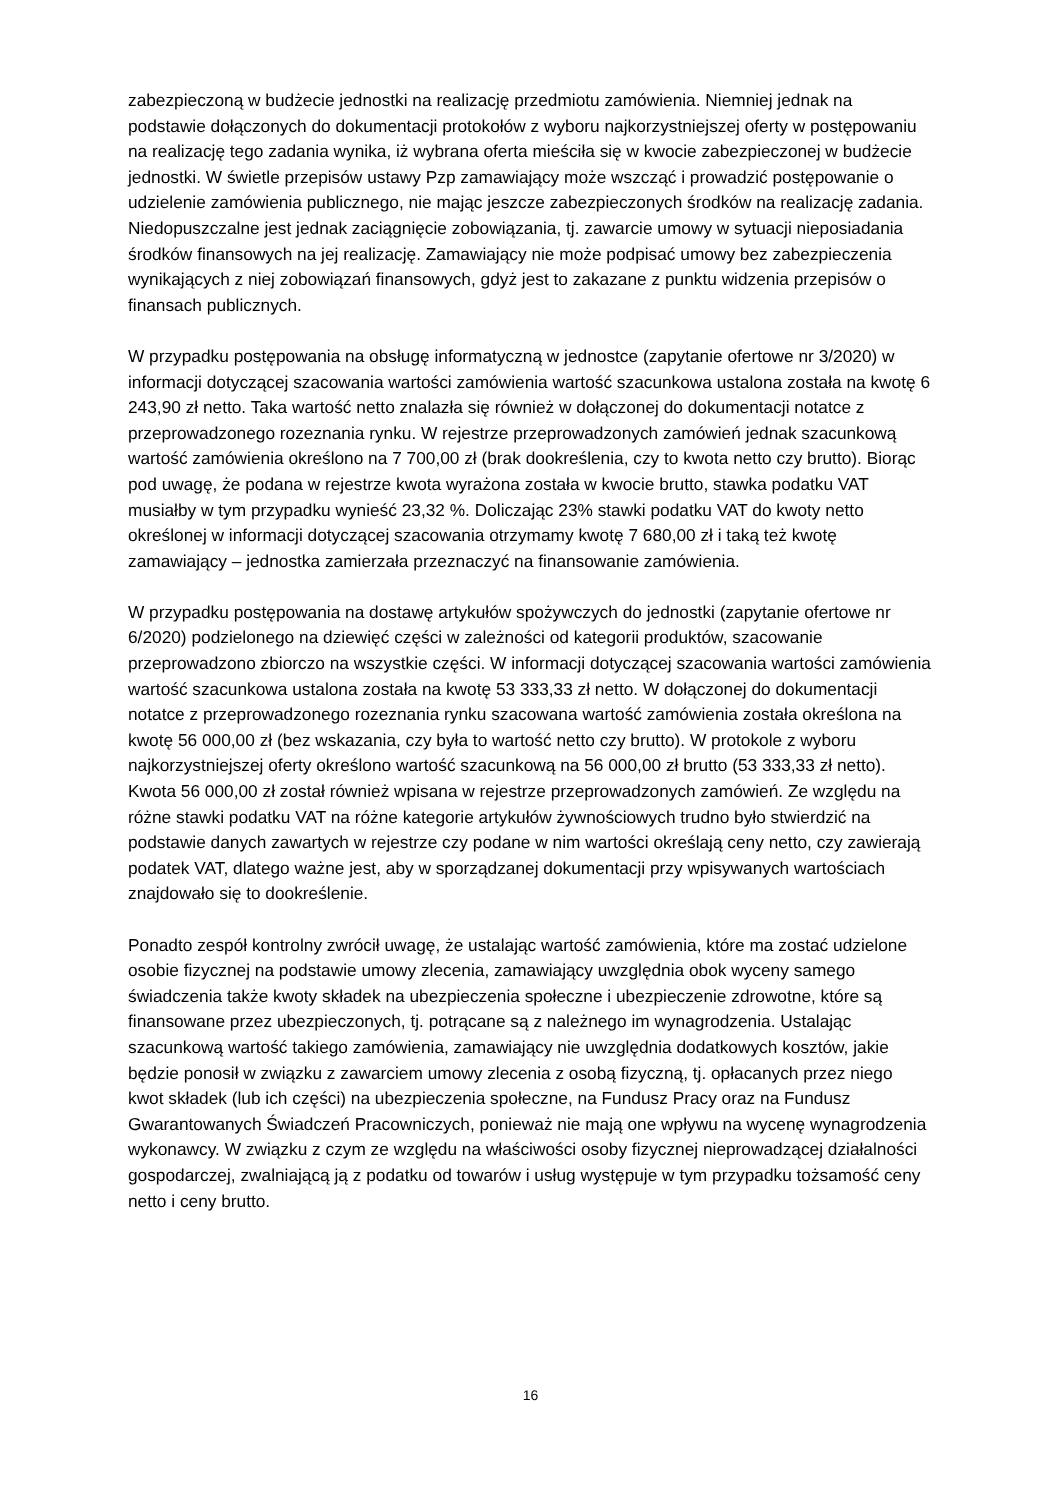zabezpieczoną w budżecie jednostki na realizację przedmiotu zamówienia. Niemniej jednak na podstawie dołączonych do dokumentacji protokołów z wyboru najkorzystniejszej oferty w postępowaniu na realizację tego zadania wynika, iż wybrana oferta mieściła się w kwocie zabezpieczonej w budżecie jednostki. W świetle przepisów ustawy Pzp zamawiający może wszcząć i prowadzić postępowanie o udzielenie zamówienia publicznego, nie mając jeszcze zabezpieczonych środków na realizację zadania. Niedopuszczalne jest jednak zaciągnięcie zobowiązania, tj. zawarcie umowy w sytuacji nieposiadania środków finansowych na jej realizację. Zamawiający nie może podpisać umowy bez zabezpieczenia wynikających z niej zobowiązań finansowych, gdyż jest to zakazane z punktu widzenia przepisów o finansach publicznych.
W przypadku postępowania na obsługę informatyczną w jednostce (zapytanie ofertowe nr 3/2020) w informacji dotyczącej szacowania wartości zamówienia wartość szacunkowa ustalona została na kwotę 6 243,90 zł netto. Taka wartość netto znalazła się również w dołączonej do dokumentacji notatce z przeprowadzonego rozeznania rynku. W rejestrze przeprowadzonych zamówień jednak szacunkową wartość zamówienia określono na 7 700,00 zł (brak dookreślenia, czy to kwota netto czy brutto). Biorąc pod uwagę, że podana w rejestrze kwota wyrażona została w kwocie brutto, stawka podatku VAT musiałby w tym przypadku wynieść 23,32 %. Doliczając 23% stawki podatku VAT do kwoty netto określonej w informacji dotyczącej szacowania otrzymamy kwotę 7 680,00 zł i taką też kwotę zamawiający – jednostka zamierzała przeznaczyć na finansowanie zamówienia.
W przypadku postępowania na dostawę artykułów spożywczych do jednostki (zapytanie ofertowe nr 6/2020) podzielonego na dziewięć części w zależności od kategorii produktów, szacowanie przeprowadzono zbiorczo na wszystkie części. W informacji dotyczącej szacowania wartości zamówienia wartość szacunkowa ustalona została na kwotę 53 333,33 zł netto. W dołączonej do dokumentacji notatce z przeprowadzonego rozeznania rynku szacowana wartość zamówienia została określona na kwotę 56 000,00 zł (bez wskazania, czy była to wartość netto czy brutto). W protokole z wyboru najkorzystniejszej oferty określono wartość szacunkową na 56 000,00 zł brutto (53 333,33 zł netto). Kwota 56 000,00 zł został również wpisana w rejestrze przeprowadzonych zamówień. Ze względu na różne stawki podatku VAT na różne kategorie artykułów żywnościowych trudno było stwierdzić na podstawie danych zawartych w rejestrze czy podane w nim wartości określają ceny netto, czy zawierają podatek VAT, dlatego ważne jest, aby w sporządzanej dokumentacji przy wpisywanych wartościach znajdowało się to dookreślenie.
Ponadto zespół kontrolny zwrócił uwagę, że ustalając wartość zamówienia, które ma zostać udzielone osobie fizycznej na podstawie umowy zlecenia, zamawiający uwzględnia obok wyceny samego świadczenia także kwoty składek na ubezpieczenia społeczne i ubezpieczenie zdrowotne, które są finansowane przez ubezpieczonych, tj. potrącane są z należnego im wynagrodzenia. Ustalając szacunkową wartość takiego zamówienia, zamawiający nie uwzględnia dodatkowych kosztów, jakie będzie ponosił w związku z zawarciem umowy zlecenia z osobą fizyczną, tj. opłacanych przez niego kwot składek (lub ich części) na ubezpieczenia społeczne, na Fundusz Pracy oraz na Fundusz Gwarantowanych Świadczeń Pracowniczych, ponieważ nie mają one wpływu na wycenę wynagrodzenia wykonawcy. W związku z czym ze względu na właściwości osoby fizycznej nieprowadzącej działalności gospodarczej, zwalniającą ją z podatku od towarów i usług występuje w tym przypadku tożsamość ceny netto i ceny brutto.
16